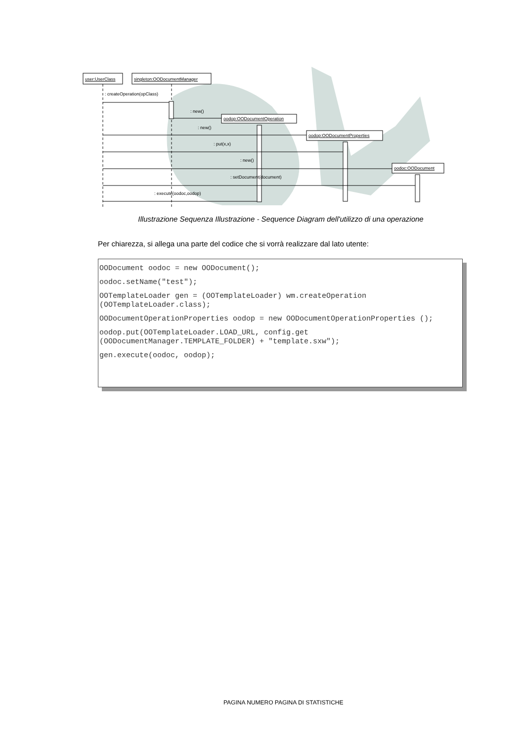user:UserClass
singleton:OODocumentManager
: createOperation(opClass)
: new()
oodop:OODocumentOperation
: new()
oodop:OODocumentProperties
: put(x,x)
: new()
oodoc:OODocument
: setDocument(document)
: execute(oodoc,oodop)
Illustrazione Sequenza Illustrazione - Sequence Diagram dell'utilizzo di una operazione
Per chiarezza, si allega una parte del codice che si vorrà realizzare dal lato utente:
OODocument oodoc = new OODocument();
oodoc.setName("test");
OOTemplateLoader gen = (OOTemplateLoader) wm.createOperation (OOTemplateLoader.class);
OODocumentOperationProperties oodop = new OODocumentOperationProperties ();
oodop.put(OOTemplateLoader.LOAD_URL, config.get (OODocumentManager.TEMPLATE_FOLDER) + "template.sxw");
gen.execute(oodoc, oodop);
PAGINA NUMERO PAGINA DI STATISTICHE